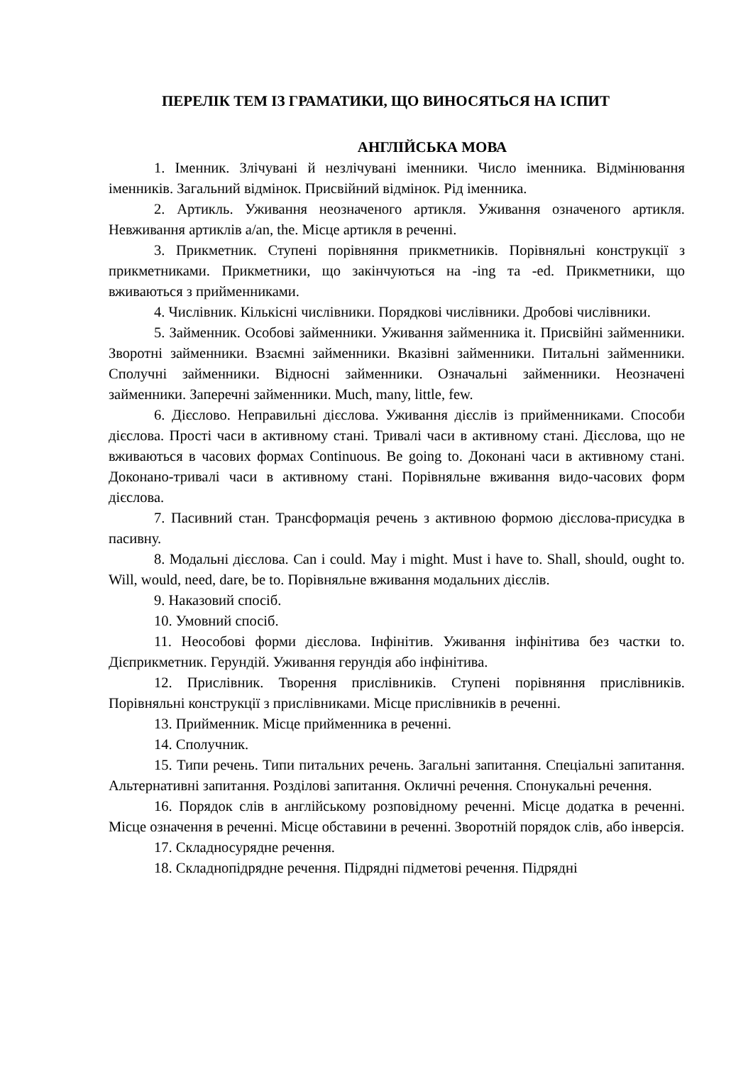ПЕРЕЛІК ТЕМ ІЗ ГРАМАТИКИ, ЩО ВИНОСЯТЬСЯ НА ІСПИТ
АНГЛІЙСЬКА МОВА
1. Іменник. Злічувані й незлічувані іменники. Число іменника. Відмінювання іменників. Загальний відмінок. Присвійний відмінок. Рід іменника.
2. Артикль. Уживання неозначеного артикля. Уживання означеного артикля. Невживання артиклів a/an, the. Місце артикля в реченні.
3. Прикметник. Ступені порівняння прикметників. Порівняльні конструкції з прикметниками. Прикметники, що закінчуються на -ing та -ed. Прикметники, що вживаються з прийменниками.
4. Числівник. Кількісні числівники. Порядкові числівники. Дробові числівники.
5. Займенник. Особові займенники. Уживання займенника it. Присвійні займенники. Зворотні займенники. Взаємні займенники. Вказівні займенники. Питальні займенники. Сполучні займенники. Відносні займенники. Означальні займенники. Неозначені займенники. Заперечні займенники. Much, many, little, few.
6. Дієслово. Неправильні дієслова. Уживання дієслів із прийменниками. Способи дієслова. Прості часи в активному стані. Тривалі часи в активному стані. Дієслова, що не вживаються в часових формах Continuous. Be going to. Доконані часи в активному стані. Доконано-тривалі часи в активному стані. Порівняльне вживання видо-часових форм дієслова.
7. Пасивний стан. Трансформація речень з активною формою дієслова-присудка в пасивну.
8. Модальні дієслова. Can і could. May і might. Must і have to. Shall, should, ought to. Will, would, need, dare, be to. Порівняльне вживання модальних дієслів.
9. Наказовий спосіб.
10. Умовний спосіб.
11. Неособові форми дієслова. Інфінітив. Уживання інфінітива без частки to. Дієприкметник. Герундій. Уживання герундія або інфінітива.
12. Прислівник. Творення прислівників. Ступені порівняння прислівників. Порівняльні конструкції з прислівниками. Місце прислівників в реченні.
13. Прийменник. Місце прийменника в реченні.
14. Сполучник.
15. Типи речень. Типи питальних речень. Загальні запитання. Спеціальні запитання. Альтернативні запитання. Розділові запитання. Окличні речення. Спонукальні речення.
16. Порядок слів в англійському розповідному реченні. Місце додатка в реченні. Місце означення в реченні. Місце обставини в реченні. Зворотній порядок слів, або інверсія.
17. Складносурядне речення.
18. Складнопідрядне речення. Підрядні підметові речення. Підрядні